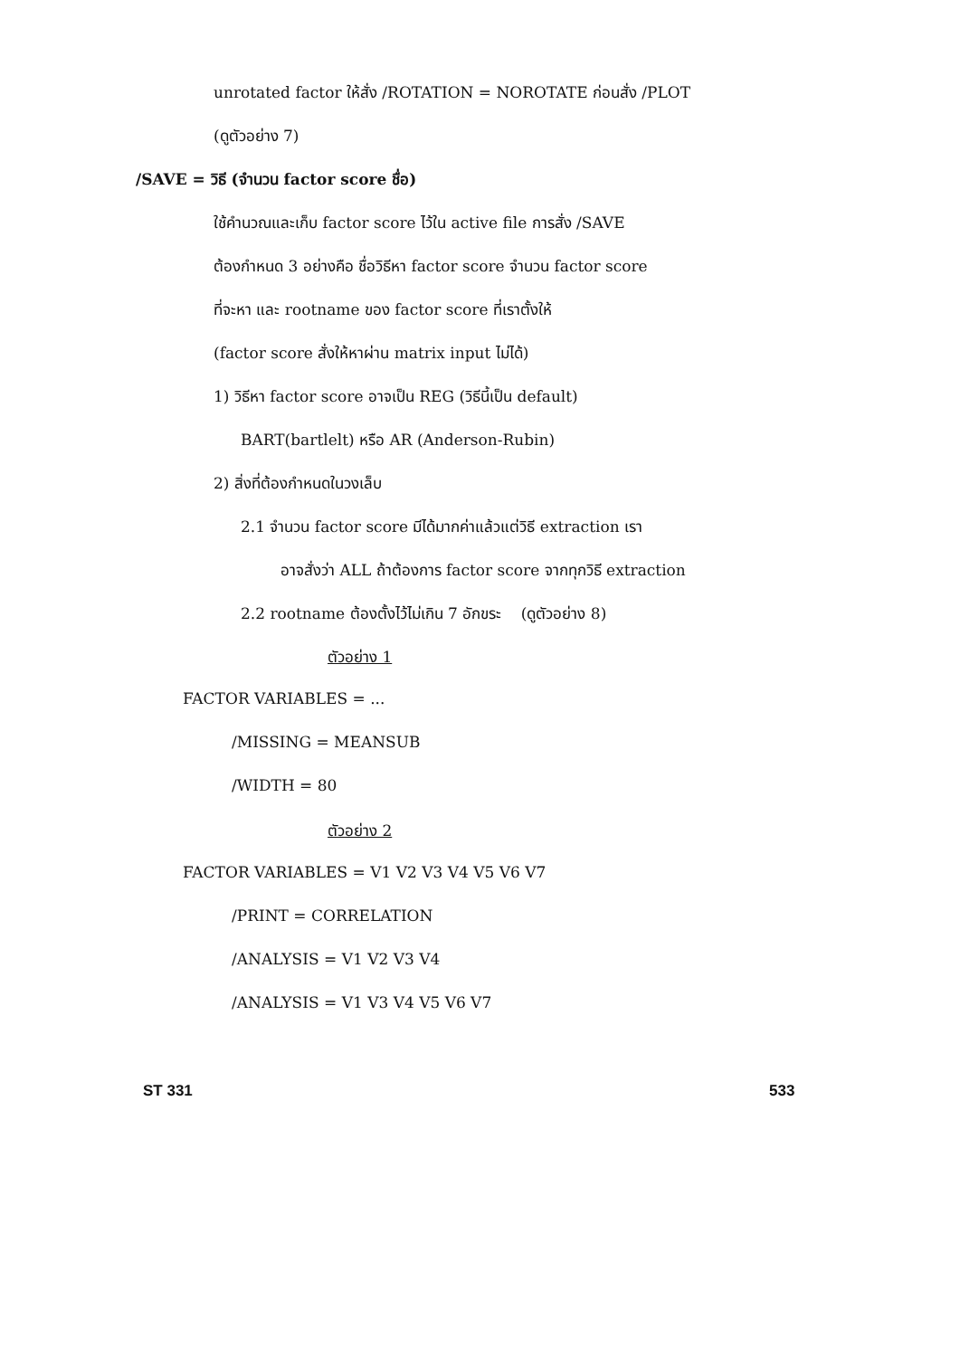unrotated factor ให้สั่ง /ROTATION = NOROTATE ก่อนสั่ง /PLOT
(ดูตัวอย่าง 7)
/SAVE = วิธี (จำนวน factor score ชื่อ)
ใช้คำนวณและเก็บ factor score ไว้ใน active file การสั่ง /SAVE
ต้องกำหนด 3 อย่างคือ ชื่อวิธีหา factor score จำนวน factor score
ที่จะหา และ rootname ของ factor score ที่เราตั้งให้
(factor score สั่งให้หาผ่าน matrix input ไม่ได้)
1) วิธีหา factor score อาจเป็น REG (วิธีนี้เป็น default)
BART(bartlelt) หรือ AR (Anderson-Rubin)
2) สิ่งที่ต้องกำหนดในวงเล็บ
2.1 จำนวน factor score มีได้มากค่าแล้วแต่วิธี extraction เรา
อาจสั่งว่า ALL ถ้าต้องการ factor score จากทุกวิธี extraction
2.2 rootname ต้องตั้งไว้ไม่เกิน 7 อักขระ (ดูตัวอย่าง 8)
ตัวอย่าง 1
FACTOR VARIABLES = ...
/MISSING = MEANSUB
/WIDTH = 80
ตัวอย่าง 2
FACTOR VARIABLES = V1 V2 V3 V4 V5 V6 V7
/PRINT = CORRELATION
/ANALYSIS = V1 V2 V3 V4
/ANALYSIS = V1 V3 V4 V5 V6 V7
ST 331 533